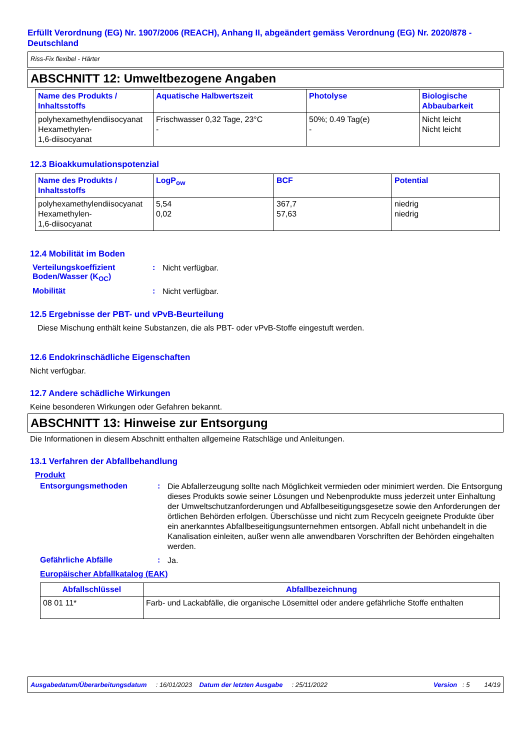Erfüllt Verordnung (EG) Nr. 1907/2006 (REACH), Anhang II, abgeändert gemäss Verordnung (EG) Nr. 2020/878 - Deutschland
Riss-Fix flexibel - Härter
ABSCHNITT 12: Umweltbezogene Angaben
| Name des Produkts / Inhaltsstoffs | Aquatische Halbwertszeit | Photolyse | Biologische Abbaubarkeit |
| --- | --- | --- | --- |
| polyhexamethylendiisocyanat Hexamethylen- 1,6-diisocyanat | Frischwasser 0,32 Tage, 23°C - | 50%; 0.49 Tag(e) - | Nicht leicht Nicht leicht |
12.3 Bioakkumulationspotenzial
| Name des Produkts / Inhaltsstoffs | LogP<sub>ow</sub> | BCF | Potential |
| --- | --- | --- | --- |
| polyhexamethylendiisocyanat Hexamethylen- 1,6-diisocyanat | 5,54 0,02 | 367,7 57,63 | niedrig niedrig |
12.4 Mobilität im Boden
Verteilungskoeffizient Boden/Wasser (K<sub>OC</sub>)
:
Nicht verfügbar.
Mobilität :
Nicht verfügbar.
12.5 Ergebnisse der PBT- und vPvB-Beurteilung
Diese Mischung enthält keine Substanzen, die als PBT- oder vPvB-Stoffe eingestuft werden.
12.6 Endokrinschädliche Eigenschaften
Nicht verfügbar.
12.7 Andere schädliche Wirkungen
Keine besonderen Wirkungen oder Gefahren bekannt.
ABSCHNITT 13: Hinweise zur Entsorgung
Die Informationen in diesem Abschnitt enthalten allgemeine Ratschläge und Anleitungen.
13.1 Verfahren der Abfallbehandlung
Produkt
Entsorgungsmethoden :
Die Abfallerzeugung sollte nach Möglichkeit vermieden oder minimiert werden. Die Entsorgung dieses Produkts sowie seiner Lösungen und Nebenprodukte muss jederzeit unter Einhaltung der Umweltschutzanforderungen und Abfallbeseitigungsgesetze sowie den Anforderungen der örtlichen Behörden erfolgen. Überschüsse und nicht zum Recyceln geeignete Produkte über ein anerkanntes Abfallbeseitigungsunternehmen entsorgen. Abfall nicht unbehandelt in die Kanalisation einleiten, außer wenn alle anwendbaren Vorschriften der Behörden eingehalten werden.
Gefährliche Abfälle :
Ja.
Europäischer Abfallkatalog (EAK)
| Abfallschlüssel | Abfallbezeichnung |
| --- | --- |
| 08 01 11* | Farb- und Lackabfälle, die organische Lösemittel oder andere gefährliche Stoffe enthalten |
Ausgabedatum/Überarbeitungsdatum : 16/01/2023 Datum der letzten Ausgabe : 25/11/2022 Version : 5 14/19